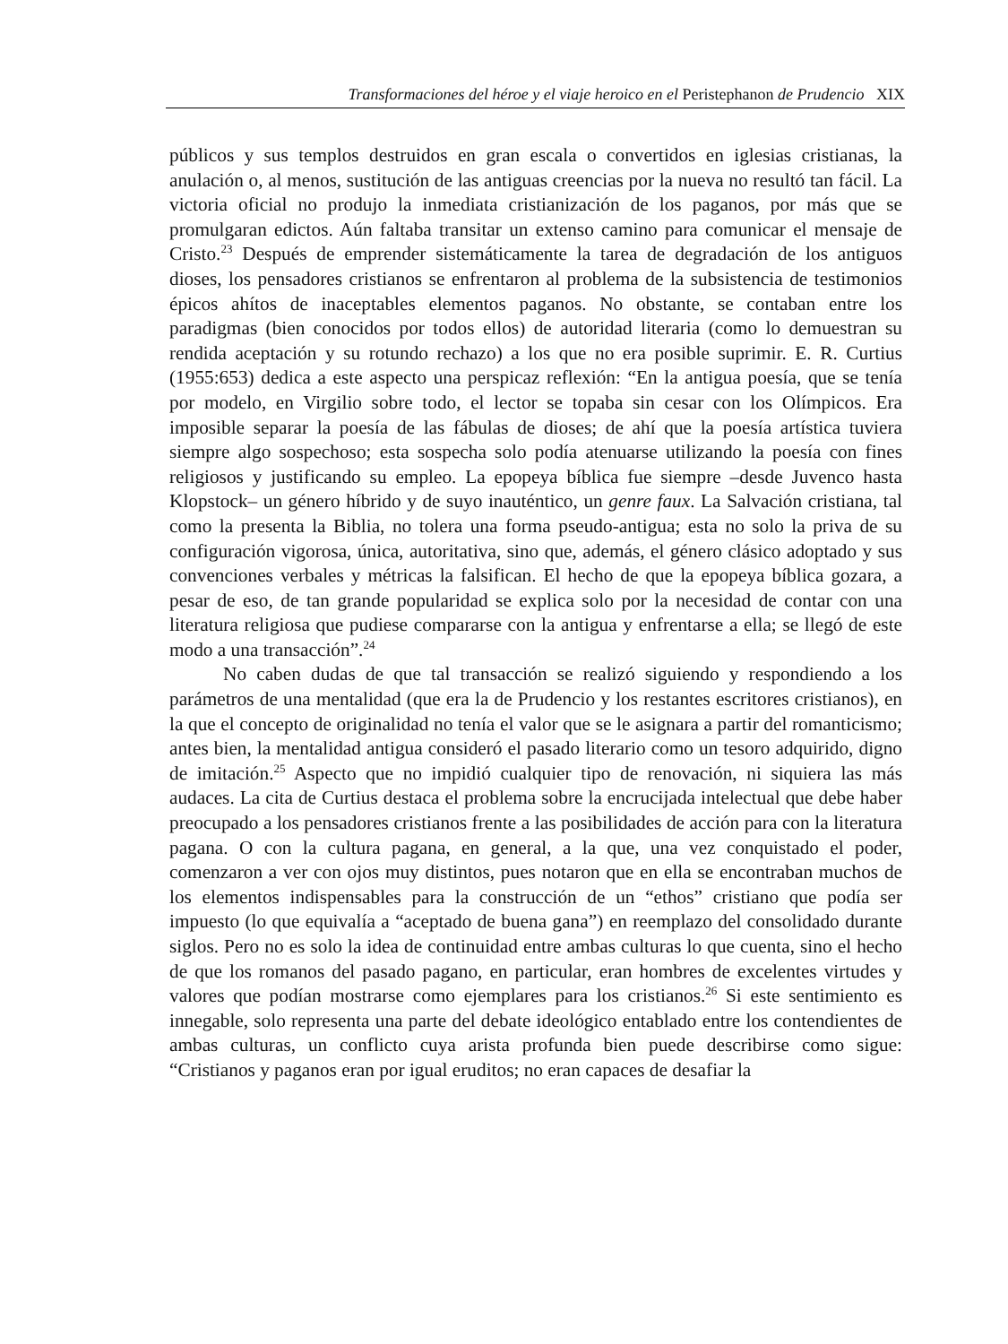Transformaciones del héroe y el viaje heroico en el Peristephanon de Prudencio XIX
públicos y sus templos destruidos en gran escala o convertidos en iglesias cristianas, la anulación o, al menos, sustitución de las antiguas creencias por la nueva no resultó tan fácil. La victoria oficial no produjo la inmediata cristianización de los paganos, por más que se promulgaran edictos. Aún faltaba transitar un extenso camino para comunicar el mensaje de Cristo.<sup>23</sup> Después de emprender sistemáticamente la tarea de degradación de los antiguos dioses, los pensadores cristianos se enfrentaron al problema de la subsistencia de testimonios épicos ahítos de inaceptables elementos paganos. No obstante, se contaban entre los paradigmas (bien conocidos por todos ellos) de autoridad literaria (como lo demuestran su rendida aceptación y su rotundo rechazo) a los que no era posible suprimir. E. R. Curtius (1955:653) dedica a este aspecto una perspicaz reflexión: “En la antigua poesía, que se tenía por modelo, en Virgilio sobre todo, el lector se topaba sin cesar con los Olímpicos. Era imposible separar la poesía de las fábulas de dioses; de ahí que la poesía artística tuviera siempre algo sospechoso; esta sospecha solo podía atenuarse utilizando la poesía con fines religiosos y justificando su empleo. La epopeya bíblica fue siempre –desde Juvenco hasta Klopstock– un género híbrido y de suyo inauténtico, un genre faux. La Salvación cristiana, tal como la presenta la Biblia, no tolera una forma pseudo-antigua; esta no solo la priva de su configuración vigorosa, única, autoritativa, sino que, además, el género clásico adoptado y sus convenciones verbales y métricas la falsifican. El hecho de que la epopeya bíblica gozara, a pesar de eso, de tan grande popularidad se explica solo por la necesidad de contar con una literatura religiosa que pudiese compararse con la antigua y enfrentarse a ella; se llegó de este modo a una transacción”.<sup>24</sup>
No caben dudas de que tal transacción se realizó siguiendo y respondiendo a los parámetros de una mentalidad (que era la de Prudencio y los restantes escritores cristianos), en la que el concepto de originalidad no tenía el valor que se le asignara a partir del romanticismo; antes bien, la mentalidad antigua consideró el pasado literario como un tesoro adquirido, digno de imitación.<sup>25</sup> Aspecto que no impidió cualquier tipo de renovación, ni siquiera las más audaces. La cita de Curtius destaca el problema sobre la encrucijada intelectual que debe haber preocupado a los pensadores cristianos frente a las posibilidades de acción para con la literatura pagana. O con la cultura pagana, en general, a la que, una vez conquistado el poder, comenzaron a ver con ojos muy distintos, pues notaron que en ella se encontraban muchos de los elementos indispensables para la construcción de un “ethos” cristiano que podía ser impuesto (lo que equivalía a “aceptado de buena gana”) en reemplazo del consolidado durante siglos. Pero no es solo la idea de continuidad entre ambas culturas lo que cuenta, sino el hecho de que los romanos del pasado pagano, en particular, eran hombres de excelentes virtudes y valores que podían mostrarse como ejemplares para los cristianos.<sup>26</sup> Si este sentimiento es innegable, solo representa una parte del debate ideológico entablado entre los contendientes de ambas culturas, un conflicto cuya arista profunda bien puede describirse como sigue: “Cristianos y paganos eran por igual eruditos; no eran capaces de desafiar la